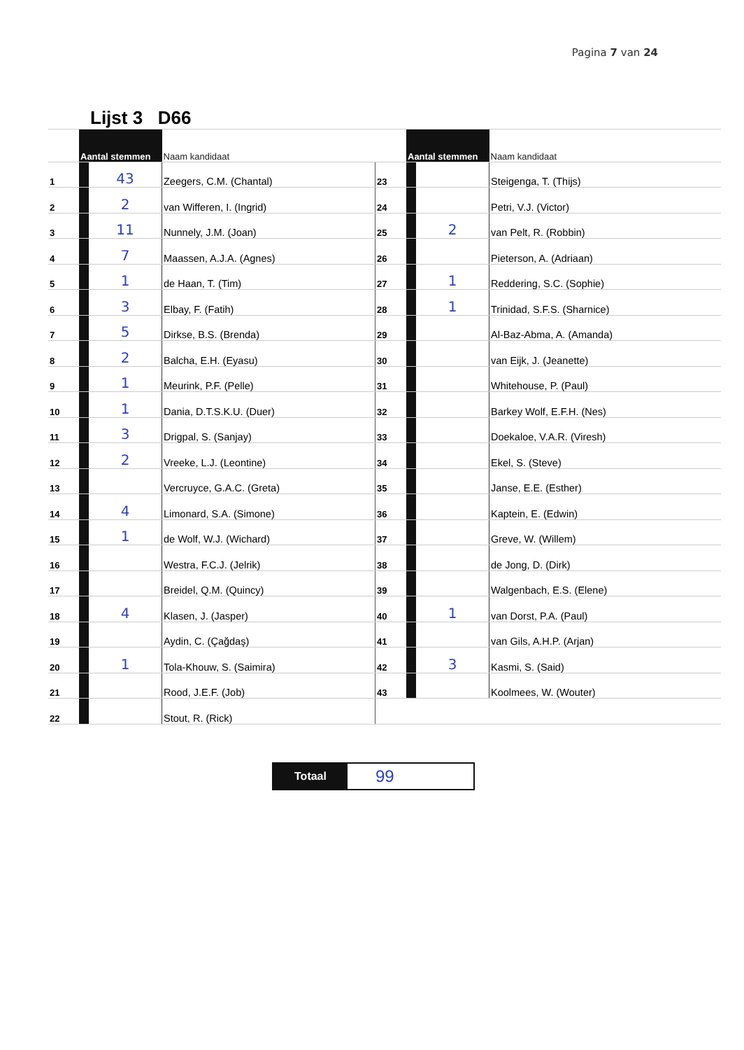Pagina 7 van 24
| | | Lijst 3 D66 | | | | | |
| | Aantal stemmen | | Naam kandidaat | | Aantal stemmen | | Naam kandidaat |
| 1 | | 43 | Zeegers, C.M. (Chantal) | 23 | | | Steigenga, T. (Thijs) |
| 2 | | 2 | van Wifferen, I. (Ingrid) | 24 | | | Petri, V.J. (Victor) |
| 3 | | 11 | Nunnely, J.M. (Joan) | 25 | | 2 | van Pelt, R. (Robbin) |
| 4 | | 7 | Maassen, A.J.A. (Agnes) | 26 | | | Pieterson, A. (Adriaan) |
| 5 | | 1 | de Haan, T. (Tim) | 27 | | 1 | Reddering, S.C. (Sophie) |
| 6 | | 3 | Elbay, F. (Fatih) | 28 | | 1 | Trinidad, S.F.S. (Sharnice) |
| 7 | | 5 | Dirkse, B.S. (Brenda) | 29 | | | Al-Baz-Abma, A. (Amanda) |
| 8 | | 2 | Balcha, E.H. (Eyasu) | 30 | | | van Eijk, J. (Jeanette) |
| 9 | | 1 | Meurink, P.F. (Pelle) | 31 | | | Whitehouse, P. (Paul) |
| 10 | | 1 | Dania, D.T.S.K.U. (Duer) | 32 | | | Barkey Wolf, E.F.H. (Nes) |
| 11 | | 3 | Drigpal, S. (Sanjay) | 33 | | | Doekaloe, V.A.R. (Viresh) |
| 12 | | 2 | Vreeke, L.J. (Leontine) | 34 | | | Ekel, S. (Steve) |
| 13 | | | Vercruyce, G.A.C. (Greta) | 35 | | | Janse, E.E. (Esther) |
| 14 | | 4 | Limonard, S.A. (Simone) | 36 | | | Kaptein, E. (Edwin) |
| 15 | | 1 | de Wolf, W.J. (Wichard) | 37 | | | Greve, W. (Willem) |
| 16 | | | Westra, F.C.J. (Jelrik) | 38 | | | de Jong, D. (Dirk) |
| 17 | | | Breidel, Q.M. (Quincy) | 39 | | | Walgenbach, E.S. (Elene) |
| 18 | | 4 | Klasen, J. (Jasper) | 40 | | 1 | van Dorst, P.A. (Paul) |
| 19 | | | Aydin, C. (Çağdaş) | 41 | | | van Gils, A.H.P. (Arjan) |
| 20 | | 1 | Tola-Khouw, S. (Saimira) | 42 | | 3 | Kasmi, S. (Said) |
| 21 | | | Rood, J.E.F. (Job) | 43 | | | Koolmees, W. (Wouter) |
| 22 | | | Stout, R. (Rick) | | | | |
Totaal
99